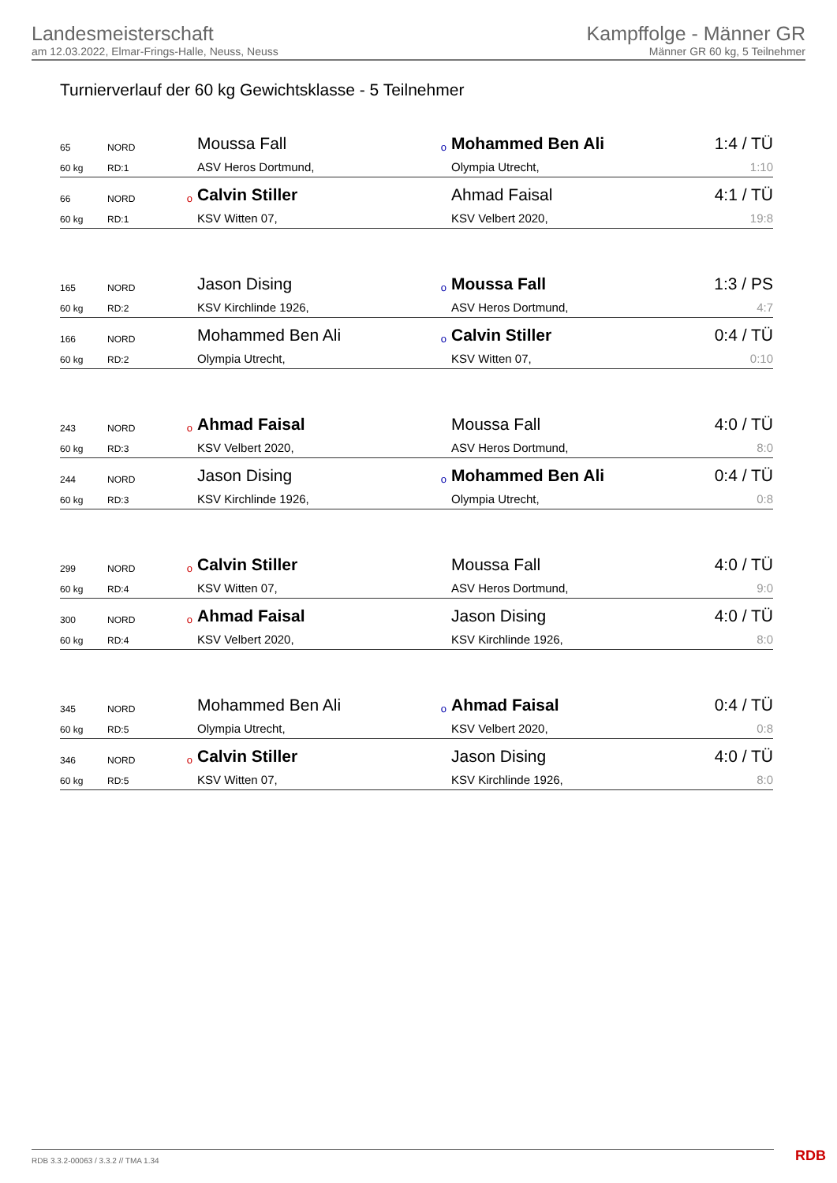Landesmeisterschaft
am 12.03.2022, Elmar-Frings-Halle, Neuss, Neuss
Kampffolge - Männer GR
Männer GR 60 kg, 5 Teilnehmer
Turnierverlauf der 60 kg Gewichtsklasse - 5 Teilnehmer
| 65 | NORD | | Moussa Fall | o | Mohammed Ben Ali | 1:4 / TÜ |
| 60 kg | RD:1 | | ASV Heros Dortmund, | | Olympia Utrecht, | 1:10 |
| 66 | NORD | o | Calvin Stiller | | Ahmad Faisal | 4:1 / TÜ |
| 60 kg | RD:1 | | KSV Witten 07, | | KSV Velbert 2020, | 19:8 |
| 165 | NORD | | Jason Dising | o | Moussa Fall | 1:3 / PS |
| 60 kg | RD:2 | | KSV Kirchlinde 1926, | | ASV Heros Dortmund, | 4:7 |
| 166 | NORD | | Mohammed Ben Ali | o | Calvin Stiller | 0:4 / TÜ |
| 60 kg | RD:2 | | Olympia Utrecht, | | KSV Witten 07, | 0:10 |
| 243 | NORD | o | Ahmad Faisal | | Moussa Fall | 4:0 / TÜ |
| 60 kg | RD:3 | | KSV Velbert 2020, | | ASV Heros Dortmund, | 8:0 |
| 244 | NORD | | Jason Dising | o | Mohammed Ben Ali | 0:4 / TÜ |
| 60 kg | RD:3 | | KSV Kirchlinde 1926, | | Olympia Utrecht, | 0:8 |
| 299 | NORD | o | Calvin Stiller | | Moussa Fall | 4:0 / TÜ |
| 60 kg | RD:4 | | KSV Witten 07, | | ASV Heros Dortmund, | 9:0 |
| 300 | NORD | o | Ahmad Faisal | | Jason Dising | 4:0 / TÜ |
| 60 kg | RD:4 | | KSV Velbert 2020, | | KSV Kirchlinde 1926, | 8:0 |
| 345 | NORD | | Mohammed Ben Ali | o | Ahmad Faisal | 0:4 / TÜ |
| 60 kg | RD:5 | | Olympia Utrecht, | | KSV Velbert 2020, | 0:8 |
| 346 | NORD | o | Calvin Stiller | | Jason Dising | 4:0 / TÜ |
| 60 kg | RD:5 | | KSV Witten 07, | | KSV Kirchlinde 1926, | 8:0 |
RDB 3.3.2-00063 / 3.3.2 // TMA 1.34
RDB